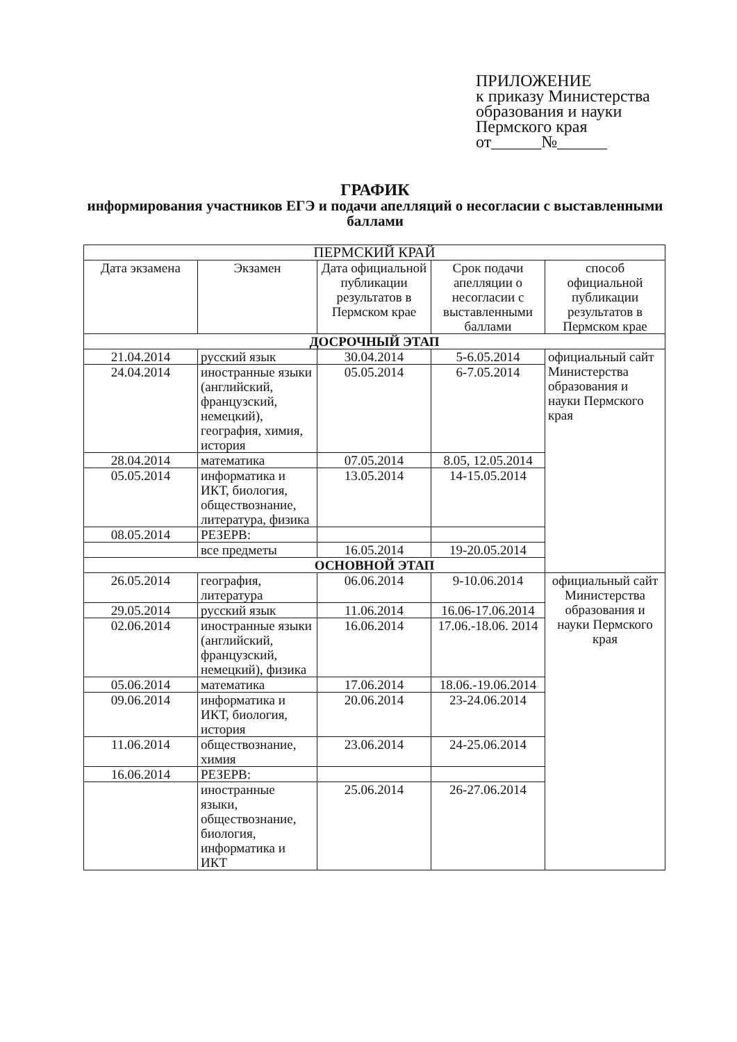ПРИЛОЖЕНИЕ
к приказу Министерства
образования и науки
Пермского края
от______№______
ГРАФИК
информирования участников ЕГЭ и подачи апелляций о несогласии с выставленными баллами
| ПЕРМСКИЙ КРАЙ | | | | |
| --- | --- | --- | --- | --- |
| Дата экзамена | Экзамен | Дата официальной публикации результатов в Пермском крае | Срок подачи апелляции о несогласии с выставленными баллами | способ официальной публикации результатов в Пермском крае |
| ДОСРОЧНЫЙ ЭТАП | | | | |
| 21.04.2014 | русский язык | 30.04.2014 | 5-6.05.2014 | официальный сайт Министерства образования и науки Пермского края |
| 24.04.2014 | иностранные языки (английский, французский, немецкий), география, химия, история | 05.05.2014 | 6-7.05.2014 | |
| 28.04.2014 | математика | 07.05.2014 | 8.05, 12.05.2014 | |
| 05.05.2014 | информатика и ИКТ, биология, обществознание, литература, физика | 13.05.2014 | 14-15.05.2014 | |
| 08.05.2014 | РЕЗЕРВ: | | | |
| | все предметы | 16.05.2014 | 19-20.05.2014 | |
| ОСНОВНОЙ ЭТАП | | | | |
| 26.05.2014 | география, литература | 06.06.2014 | 9-10.06.2014 | официальный сайт Министерства образования и науки Пермского края |
| 29.05.2014 | русский язык | 11.06.2014 | 16.06-17.06.2014 | |
| 02.06.2014 | иностранные языки (английский, французский, немецкий), физика | 16.06.2014 | 17.06.-18.06. 2014 | |
| 05.06.2014 | математика | 17.06.2014 | 18.06.-19.06.2014 | |
| 09.06.2014 | информатика и ИКТ, биология, история | 20.06.2014 | 23-24.06.2014 | |
| 11.06.2014 | обществознание, химия | 23.06.2014 | 24-25.06.2014 | |
| 16.06.2014 | РЕЗЕРВ: | | | |
| | иностранные языки, обществознание, биология, информатика и ИКТ | 25.06.2014 | 26-27.06.2014 | |